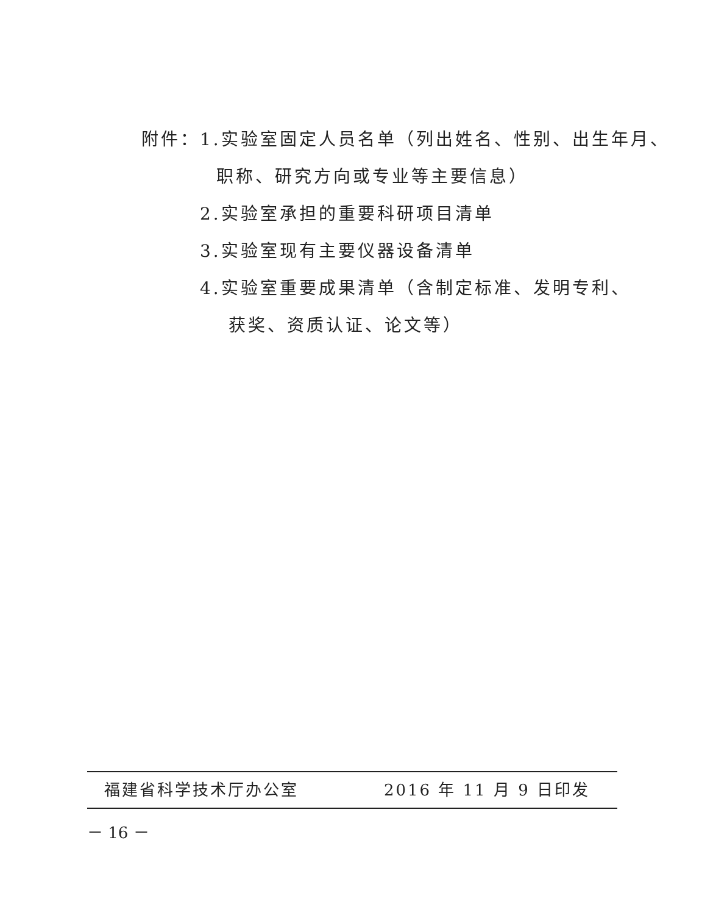附件：1.实验室固定人员名单（列出姓名、性别、出生年月、
职称、研究方向或专业等主要信息）
2.实验室承担的重要科研项目清单
3.实验室现有主要仪器设备清单
4.实验室重要成果清单（含制定标准、发明专利、
获奖、资质认证、论文等）
福建省科学技术厅办公室 2016 年 11 月 9 日印发
－ 16 －